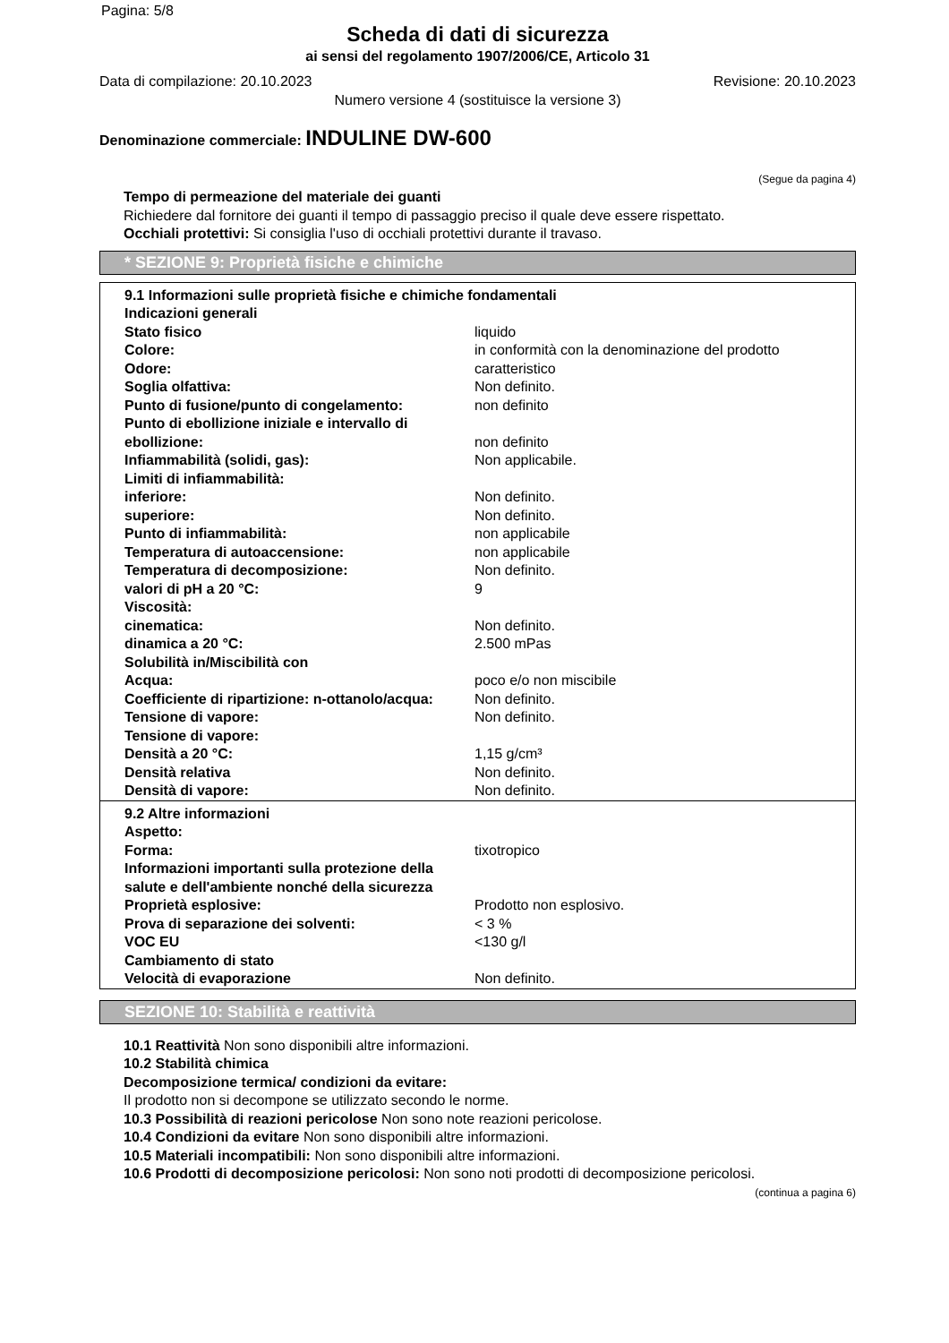Pagina: 5/8
Scheda di dati di sicurezza
ai sensi del regolamento 1907/2006/CE, Articolo 31
Data di compilazione: 20.10.2023 Revisione: 20.10.2023
Numero versione 4 (sostituisce la versione 3)
Denominazione commerciale: INDULINE DW-600
(Segue da pagina 4)
Tempo di permeazione del materiale dei guanti
Richiedere dal fornitore dei guanti il tempo di passaggio preciso il quale deve essere rispettato.
Occhiali protettivi: Si consiglia l'uso di occhiali protettivi durante il travaso.
* SEZIONE 9: Proprietà fisiche e chimiche
9.1 Informazioni sulle proprietà fisiche e chimiche fondamentali
| Indicazioni generali | |
| Stato fisico | liquido |
| Colore: | in conformità con la denominazione del prodotto |
| Odore: | caratteristico |
| Soglia olfattiva: | Non definito. |
| Punto di fusione/punto di congelamento: | non definito |
| Punto di ebollizione iniziale e intervallo di ebollizione: | non definito |
| Infiammabilità (solidi, gas): | Non applicabile. |
| Limiti di infiammabilità: | |
| inferiore: | Non definito. |
| superiore: | Non definito. |
| Punto di infiammabilità: | non applicabile |
| Temperatura di autoaccensione: | non applicabile |
| Temperatura di decomposizione: | Non definito. |
| valori di pH a 20 °C: | 9 |
| Viscosità: | |
| cinematica: | Non definito. |
| dinamica a 20 °C: | 2.500 mPas |
| Solubilità in/Miscibilità con | |
| Acqua: | poco e/o non miscibile |
| Coefficiente di ripartizione: n-ottanolo/acqua: | Non definito. |
| Tensione di vapore: | Non definito. |
| Tensione di vapore: | |
| Densità a 20 °C: | 1,15 g/cm³ |
| Densità relativa | Non definito. |
| Densità di vapore: | Non definito. |
9.2 Altre informazioni
| Aspetto: | |
| Forma: | tixotropico |
| Informazioni importanti sulla protezione della salute e dell'ambiente nonché della sicurezza | |
| Proprietà esplosive: | Prodotto non esplosivo. |
| Prova di separazione dei solventi: | < 3 % |
| VOC EU | <130 g/l |
| Cambiamento di stato | |
| Velocità di evaporazione | Non definito. |
SEZIONE 10: Stabilità e reattività
10.1 Reattività Non sono disponibili altre informazioni.
10.2 Stabilità chimica
Decomposizione termica/ condizioni da evitare:
Il prodotto non si decompone se utilizzato secondo le norme.
10.3 Possibilità di reazioni pericolose Non sono note reazioni pericolose.
10.4 Condizioni da evitare Non sono disponibili altre informazioni.
10.5 Materiali incompatibili: Non sono disponibili altre informazioni.
10.6 Prodotti di decomposizione pericolosi: Non sono noti prodotti di decomposizione pericolosi.
(continua a pagina 6)